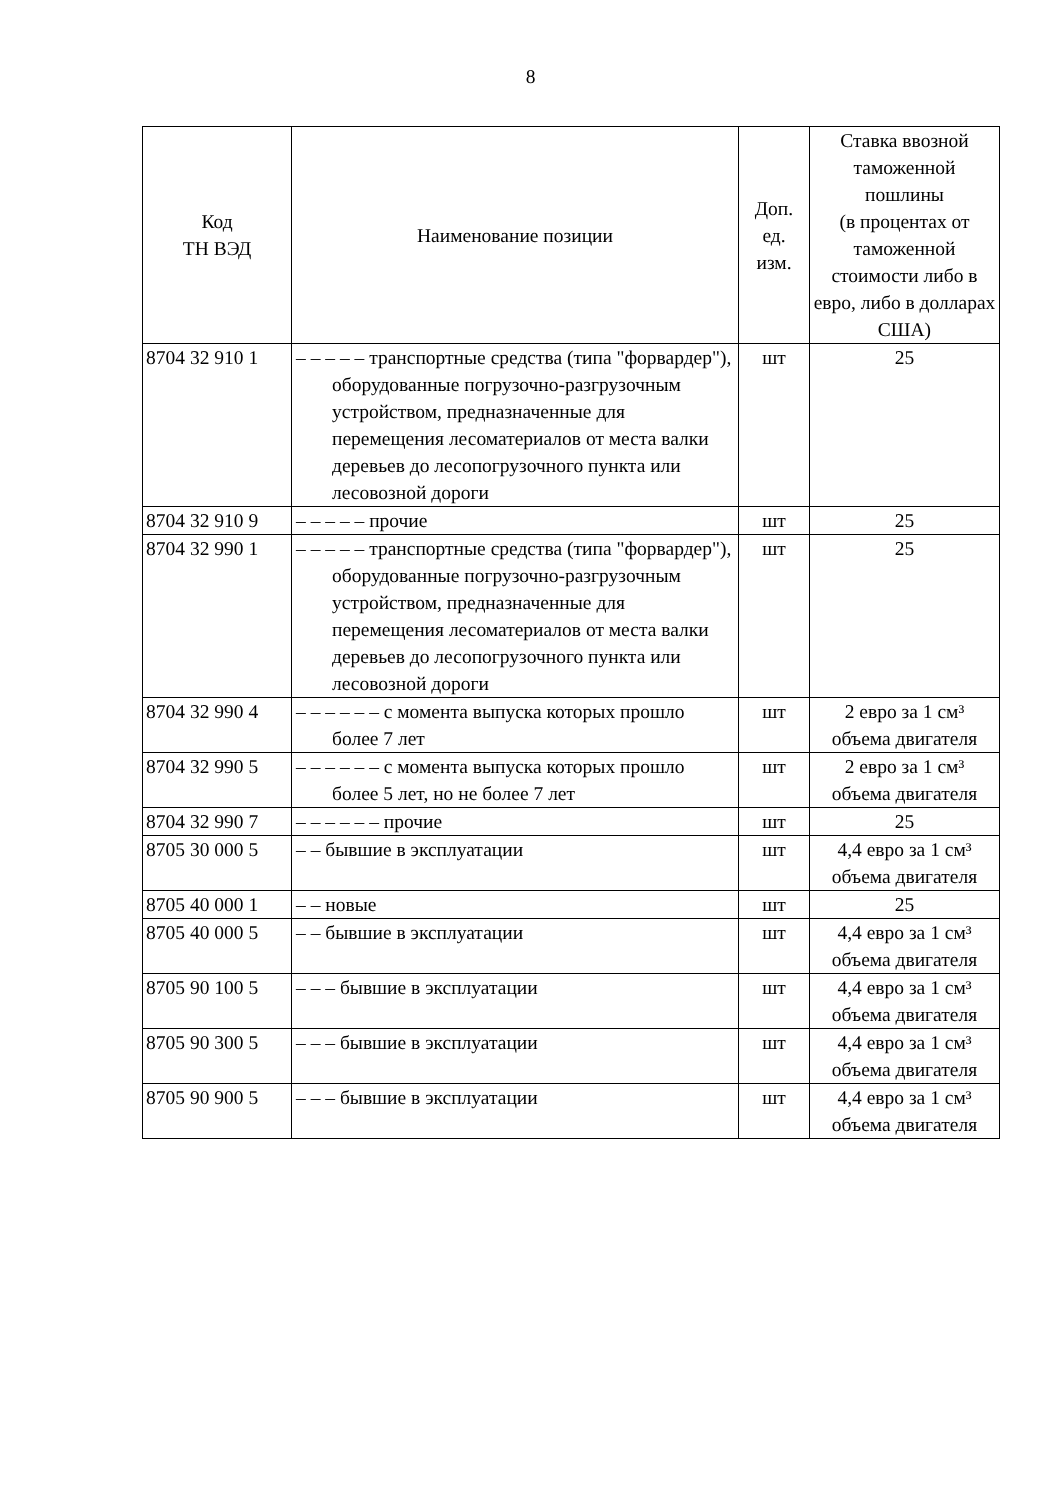8
| Код ТН ВЭД | Наименование позиции | Доп. ед. изм. | Ставка ввозной таможенной пошлины (в процентах от таможенной стоимости либо в евро, либо в долларах США) |
| --- | --- | --- | --- |
| 8704 32 910 1 | – – – – – транспортные средства (типа "форвардер"), оборудованные погрузочно-разгрузочным устройством, предназначенные для перемещения лесоматериалов от места валки деревьев до лесопогрузочного пункта или лесовозной дороги | шт | 25 |
| 8704 32 910 9 | – – – – – прочие | шт | 25 |
| 8704 32 990 1 | – – – – – транспортные средства (типа "форвардер"), оборудованные погрузочно-разгрузочным устройством, предназначенные для перемещения лесоматериалов от места валки деревьев до лесопогрузочного пункта или лесовозной дороги | шт | 25 |
| 8704 32 990 4 | – – – – – – с момента выпуска которых прошло более 7 лет | шт | 2 евро за 1 см³ объема двигателя |
| 8704 32 990 5 | – – – – – – с момента выпуска которых прошло более 5 лет, но не более 7 лет | шт | 2 евро за 1 см³ объема двигателя |
| 8704 32 990 7 | – – – – – – прочие | шт | 25 |
| 8705 30 000 5 | – – бывшие в эксплуатации | шт | 4,4 евро за 1 см³ объема двигателя |
| 8705 40 000 1 | – – новые | шт | 25 |
| 8705 40 000 5 | – – бывшие в эксплуатации | шт | 4,4 евро за 1 см³ объема двигателя |
| 8705 90 100 5 | – – – бывшие в эксплуатации | шт | 4,4 евро за 1 см³ объема двигателя |
| 8705 90 300 5 | – – – бывшие в эксплуатации | шт | 4,4 евро за 1 см³ объема двигателя |
| 8705 90 900 5 | – – – бывшие в эксплуатации | шт | 4,4 евро за 1 см³ объема двигателя |